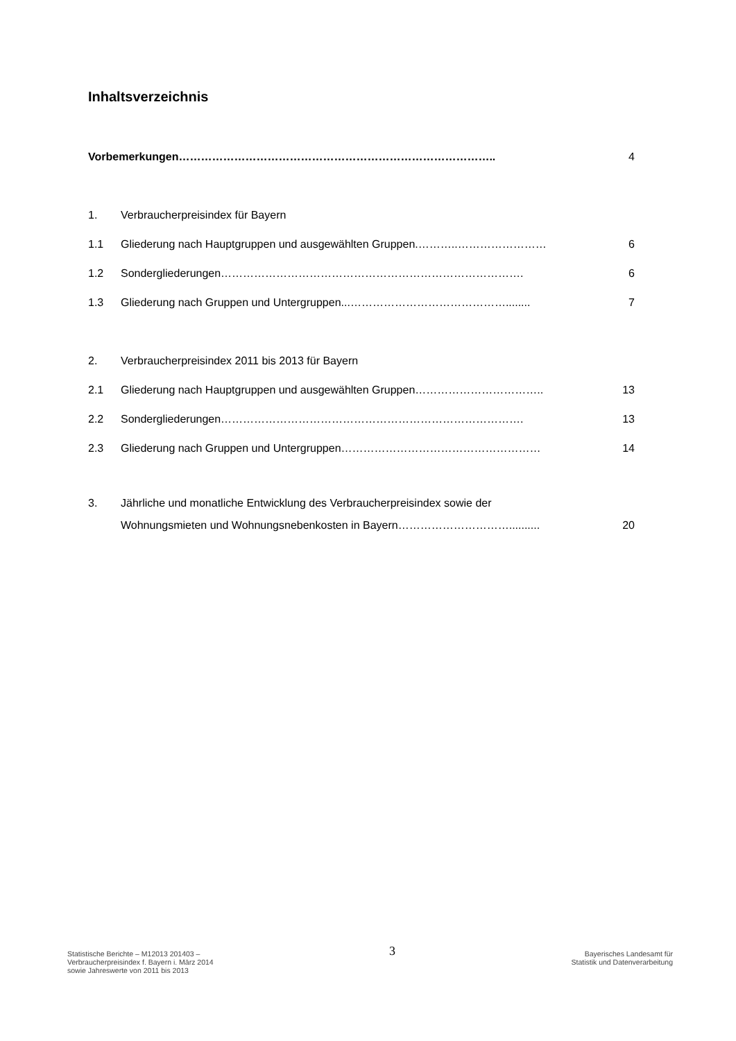Inhaltsverzeichnis
Vorbemerkungen………………………………………………………………………….. 4
1. Verbraucherpreisindex für Bayern
1.1 Gliederung nach Hauptgruppen und ausgewählten Gruppen.………..…………………… 6
1.2 Sondergliederungen………………………………………………………………………. 6
1.3 Gliederung nach Gruppen und Untergruppen...……………………………………........ 7
2. Verbraucherpreisindex 2011 bis 2013 für Bayern
2.1 Gliederung nach Hauptgruppen und ausgewählten Gruppen…………………………….. 13
2.2 Sondergliederungen………………………………………………………………………. 13
2.3 Gliederung nach Gruppen und Untergruppen……………………………………………… 14
3. Jährliche und monatliche Entwicklung des Verbraucherpreisindex sowie der
Wohnungsmieten und Wohnungsnebenkosten in Bayern………………………….......... 20
Statistische Berichte – M12013 201403 –
Verbraucherpreisindex f. Bayern i. März 2014
sowie Jahreswerte von 2011 bis 2013
3
Bayerisches Landesamt für
Statistik und Datenverarbeitung